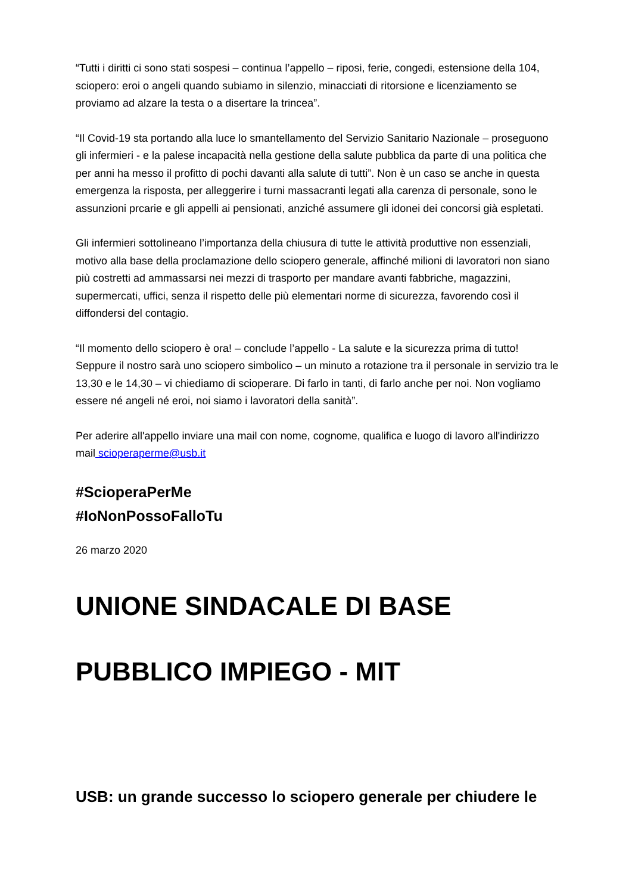“Tutti i diritti ci sono stati sospesi – continua l’appello – riposi, ferie, congedi, estensione della 104, sciopero: eroi o angeli quando subiamo in silenzio, minacciati di ritorsione e licenziamento se proviamo ad alzare la testa o a disertare la trincea”.
“Il Covid-19 sta portando alla luce lo smantellamento del Servizio Sanitario Nazionale – proseguono gli infermieri - e la palese incapacità nella gestione della salute pubblica da parte di una politica che per anni ha messo il profitto di pochi davanti alla salute di tutti”. Non è un caso se anche in questa emergenza la risposta, per alleggerire i turni massacranti legati alla carenza di personale, sono le assunzioni prcarie e gli appelli ai pensionati, anziché assumere gli idonei dei concorsi già espletati.
Gli infermieri sottolineano l’importanza della chiusura di tutte le attività produttive non essenziali, motivo alla base della proclamazione dello sciopero generale, affinché milioni di lavoratori non siano più costretti ad ammassarsi nei mezzi di trasporto per mandare avanti fabbriche, magazzini, supermercati, uffici, senza il rispetto delle più elementari norme di sicurezza, favorendo così il diffondersi del contagio.
“Il momento dello sciopero è ora! – conclude l’appello - La salute e la sicurezza prima di tutto! Seppure il nostro sarà uno sciopero simbolico – un minuto a rotazione tra il personale in servizio tra le 13,30 e le 14,30 – vi chiediamo di scioperare. Di farlo in tanti, di farlo anche per noi. Non vogliamo essere né angeli né eroi, noi siamo i lavoratori della sanità”.
Per aderire all'appello inviare una mail con nome, cognome, qualifica e luogo di lavoro all'indirizzo mail scioperaperme@usb.it
#ScioperaPerMe
#IoNonPossoFalloTu
26 marzo 2020
UNIONE SINDACALE DI BASE
PUBBLICO IMPIEGO - MIT
USB: un grande successo lo sciopero generale per chiudere le